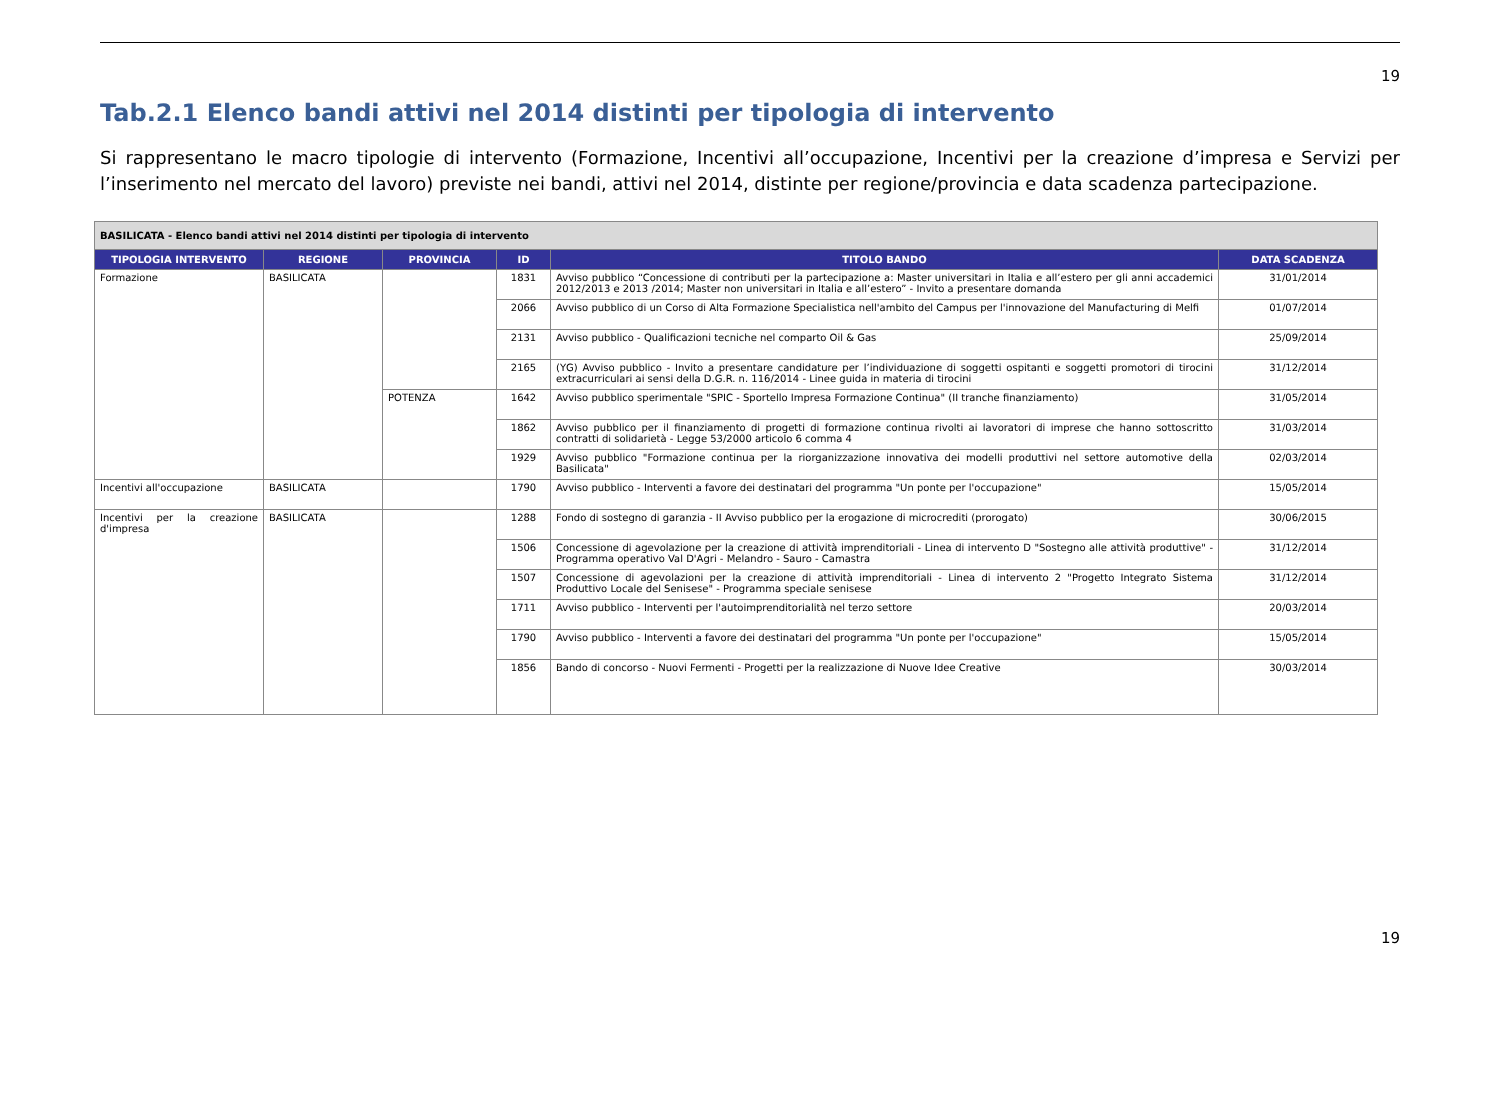19
Tab.2.1 Elenco bandi attivi nel 2014 distinti per tipologia di intervento
Si rappresentano le macro tipologie di intervento (Formazione, Incentivi all’occupazione, Incentivi per la creazione d’impresa e Servizi per l’inserimento nel mercato del lavoro) previste nei bandi, attivi nel 2014, distinte per regione/provincia e data scadenza partecipazione.
| BASILICATA - Elenco bandi attivi nel 2014 distinti per tipologia di intervento | | | | | |
| TIPOLOGIA INTERVENTO | REGIONE | PROVINCIA | ID | TITOLO BANDO | DATA SCADENZA |
| Formazione | BASILICATA | | 1831 | Avviso pubblico “Concessione di contributi per la partecipazione a: Master universitari in Italia e all’estero per gli anni accademici 2012/2013 e 2013 /2014; Master non universitari in Italia e all’estero” - Invito a presentare domanda | 31/01/2014 |
| | | | 2066 | Avviso pubblico di un Corso di Alta Formazione Specialistica nell'ambito del Campus per l'innovazione del Manufacturing di Melfi | 01/07/2014 |
| | | | 2131 | Avviso pubblico - Qualificazioni tecniche nel comparto Oil & Gas | 25/09/2014 |
| | | | 2165 | (YG) Avviso pubblico - Invito a presentare candidature per l’individuazione di soggetti ospitanti e soggetti promotori di tirocini extracurriculari ai sensi della D.G.R. n. 116/2014 - Linee guida in materia di tirocini | 31/12/2014 |
| | | POTENZA | 1642 | Avviso pubblico sperimentale "SPIC - Sportello Impresa Formazione Continua" (II tranche finanziamento) | 31/05/2014 |
| | | | 1862 | Avviso pubblico per il finanziamento di progetti di formazione continua rivolti ai lavoratori di imprese che hanno sottoscritto contratti di solidarietà - Legge 53/2000 articolo 6 comma 4 | 31/03/2014 |
| | | | 1929 | Avviso pubblico "Formazione continua per la riorganizzazione innovativa dei modelli produttivi nel settore automotive della Basilicata" | 02/03/2014 |
| Incentivi all'occupazione | BASILICATA | | 1790 | Avviso pubblico - Interventi a favore dei destinatari del programma "Un ponte per l'occupazione" | 15/05/2014 |
| Incentivi per la creazione d'impresa | BASILICATA | | 1288 | Fondo di sostegno di garanzia - II Avviso pubblico per la erogazione di microcrediti (prorogato) | 30/06/2015 |
| | | | 1506 | Concessione di agevolazione per la creazione di attività imprenditoriali - Linea di intervento D "Sostegno alle attività produttive" - Programma operativo Val D'Agri - Melandro - Sauro - Camastra | 31/12/2014 |
| | | | 1507 | Concessione di agevolazioni per la creazione di attività imprenditoriali - Linea di intervento 2 "Progetto Integrato Sistema Produttivo Locale del Senisese" - Programma speciale senisese | 31/12/2014 |
| | | | 1711 | Avviso pubblico - Interventi per l'autoimprenditorialità nel terzo settore | 20/03/2014 |
| | | | 1790 | Avviso pubblico - Interventi a favore dei destinatari del programma "Un ponte per l'occupazione" | 15/05/2014 |
| | | | 1856 | Bando di concorso - Nuovi Fermenti - Progetti per la realizzazione di Nuove Idee Creative | 30/03/2014 |
19